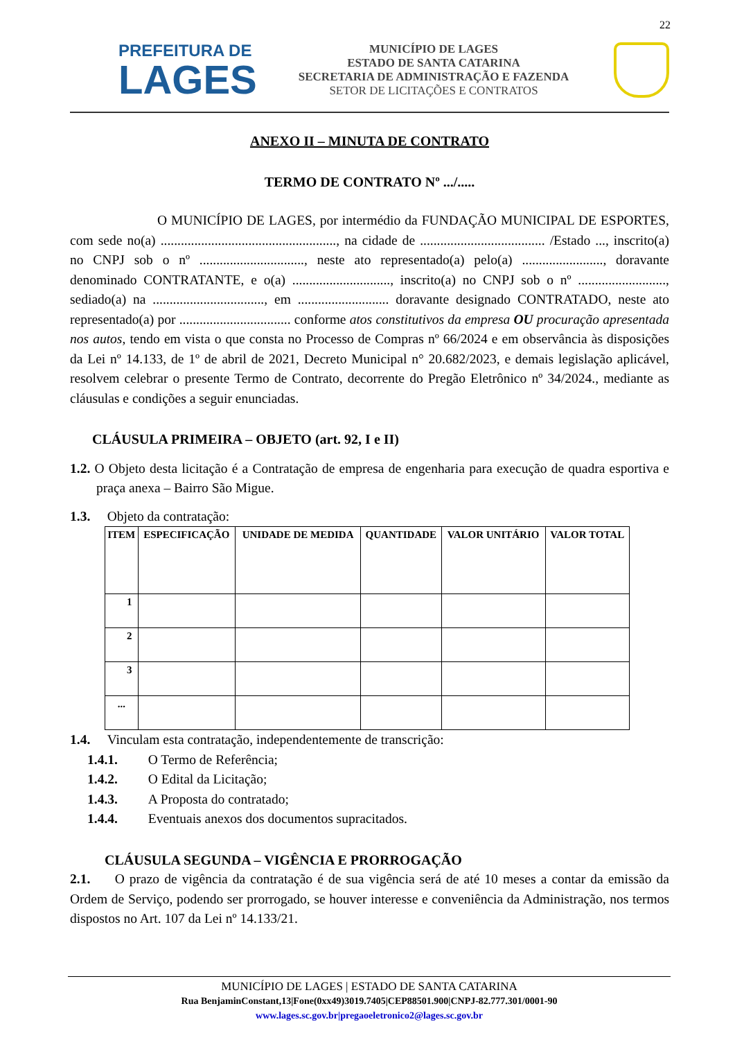22
PREFEITURA DE
LAGES
MUNICÍPIO DE LAGES
ESTADO DE SANTA CATARINA
SECRETARIA DE ADMINISTRAÇÃO E FAZENDA
SETOR DE LICITAÇÕES E CONTRATOS
ANEXO II – MINUTA DE CONTRATO
TERMO DE CONTRATO Nº .../.....
O MUNICÍPIO DE LAGES, por intermédio da FUNDAÇÃO MUNICIPAL DE ESPORTES, com sede no(a) ...................................................., na cidade de ..................................... /Estado ..., inscrito(a) no CNPJ sob o nº ..............................., neste ato representado(a) pelo(a) ........................, doravante denominado CONTRATANTE, e o(a) ............................., inscrito(a) no CNPJ sob o nº .........................., sediado(a) na ................................., em ........................... doravante designado CONTRATADO, neste ato representado(a) por ................................. conforme atos constitutivos da empresa OU procuração apresentada nos autos, tendo em vista o que consta no Processo de Compras nº 66/2024 e em observância às disposições da Lei nº 14.133, de 1º de abril de 2021, Decreto Municipal n° 20.682/2023, e demais legislação aplicável, resolvem celebrar o presente Termo de Contrato, decorrente do Pregão Eletrônico nº 34/2024., mediante as cláusulas e condições a seguir enunciadas.
CLÁUSULA PRIMEIRA – OBJETO (art. 92, I e II)
1.2. O Objeto desta licitação é a Contratação de empresa de engenharia para execução de quadra esportiva e praça anexa – Bairro São Migue.
1.3. Objeto da contratação:
| ITEM | ESPECIFICAÇÃO | UNIDADE DE MEDIDA | QUANTIDADE | VALOR UNITÁRIO | VALOR TOTAL |
| --- | --- | --- | --- | --- | --- |
| 1 | | | | | |
| 2 | | | | | |
| 3 | | | | | |
| ... | | | | | |
1.4. Vinculam esta contratação, independentemente de transcrição:
1.4.1. O Termo de Referência;
1.4.2. O Edital da Licitação;
1.4.3. A Proposta do contratado;
1.4.4. Eventuais anexos dos documentos supracitados.
CLÁUSULA SEGUNDA – VIGÊNCIA E PRORROGAÇÃO
2.1. O prazo de vigência da contratação é de sua vigência será de até 10 meses a contar da emissão da Ordem de Serviço, podendo ser prorrogado, se houver interesse e conveniência da Administração, nos termos dispostos no Art. 107 da Lei nº 14.133/21.
MUNICÍPIO DE LAGES | ESTADO DE SANTA CATARINA
Rua BenjaminConstant,13|Fone(0xx49)3019.7405|CEP88501.900|CNPJ-82.777.301/0001-90
www.lages.sc.gov.br|pregaoeletronico2@lages.sc.gov.br